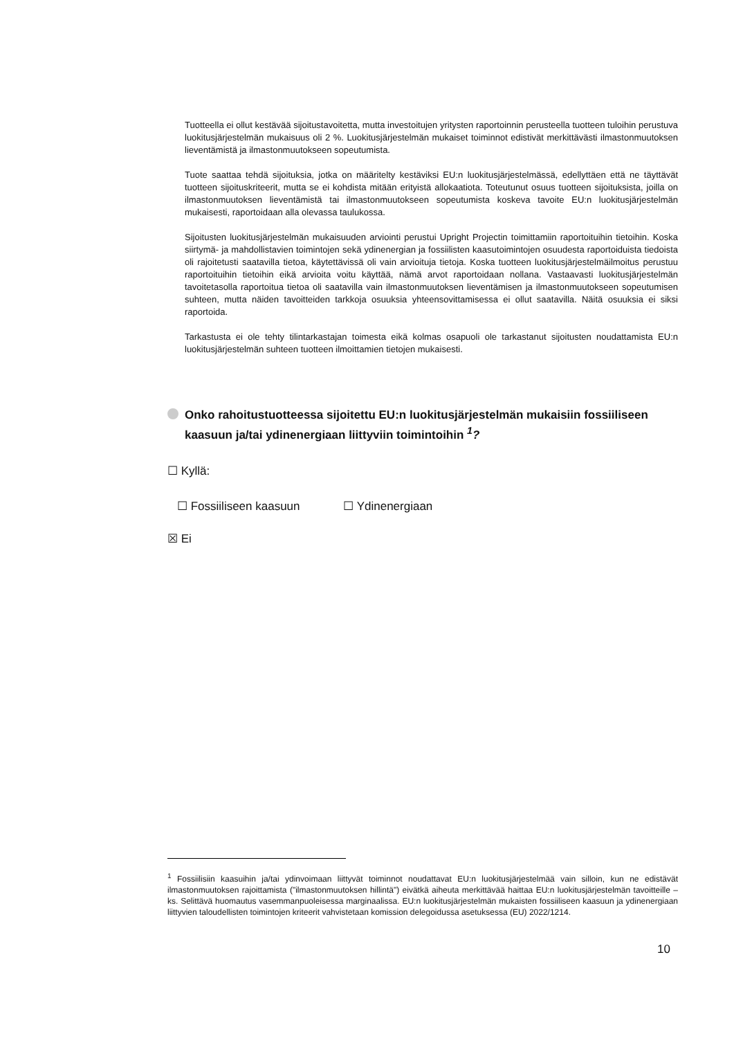Tuotteella ei ollut kestävää sijoitustavoitetta, mutta investoitujen yritysten raportoinnin perusteella tuotteen tuloihin perustuva luokitusjärjestelmän mukaisuus oli 2 %. Luokitusjärjestelmän mukaiset toiminnot edistivät merkittävästi ilmastonmuutoksen lieventämistä ja ilmastonmuutokseen sopeutumista.
Tuote saattaa tehdä sijoituksia, jotka on määritelty kestäviksi EU:n luokitusjärjestelmässä, edellyttäen että ne täyttävät tuotteen sijoituskriteerit, mutta se ei kohdista mitään erityistä allokaatiota. Toteutunut osuus tuotteen sijoituksista, joilla on ilmastonmuutoksen lieventämistä tai ilmastonmuutokseen sopeutumista koskeva tavoite EU:n luokitusjärjestelmän mukaisesti, raportoidaan alla olevassa taulukossa.
Sijoitusten luokitusjärjestelmän mukaisuuden arviointi perustui Upright Projectin toimittamiin raportoituihin tietoihin. Koska siirtymä- ja mahdollistavien toimintojen sekä ydinenergian ja fossiilisten kaasutoimintojen osuudesta raportoiduista tiedoista oli rajoitetusti saatavilla tietoa, käytettävissä oli vain arvioituja tietoja. Koska tuotteen luokitusjärjestelmäilmoitus perustuu raportoituihin tietoihin eikä arvioita voitu käyttää, nämä arvot raportoidaan nollana. Vastaavasti luokitusjärjestelmän tavoitetasolla raportoitua tietoa oli saatavilla vain ilmastonmuutoksen lieventämisen ja ilmastonmuutokseen sopeutumisen suhteen, mutta näiden tavoitteiden tarkkoja osuuksia yhteensovittamisessa ei ollut saatavilla. Näitä osuuksia ei siksi raportoida.
Tarkastusta ei ole tehty tilintarkastajan toimesta eikä kolmas osapuoli ole tarkastanut sijoitusten noudattamista EU:n luokitusjärjestelmän suhteen tuotteen ilmoittamien tietojen mukaisesti.
Onko rahoitustuotteessa sijoitettu EU:n luokitusjärjestelmän mukaisiin fossiiliseen kaasuun ja/tai ydinenergiaan liittyviin toimintoihin <sup>1</sup>?
☐ Kyllä:
☐ Fossiiliseen kaasuun ☐ Ydinenergiaan
☒ Ei
<sup>1</sup> Fossiilisiin kaasuihin ja/tai ydinvoimaan liittyvät toiminnot noudattavat EU:n luokitusjärjestelmää vain silloin, kun ne edistävät ilmastonmuutoksen rajoittamista ("ilmastonmuutoksen hillintä") eivätkä aiheuta merkittävää haittaa EU:n luokitusjärjestelmän tavoitteille – ks. Selittävä huomautus vasemmanpuoleisessa marginaalissa. EU:n luokitusjärjestelmän mukaisten fossiiliseen kaasuun ja ydinenergiaan liittyvien taloudellisten toimintojen kriteerit vahvistetaan komission delegoidussa asetuksessa (EU) 2022/1214.
10